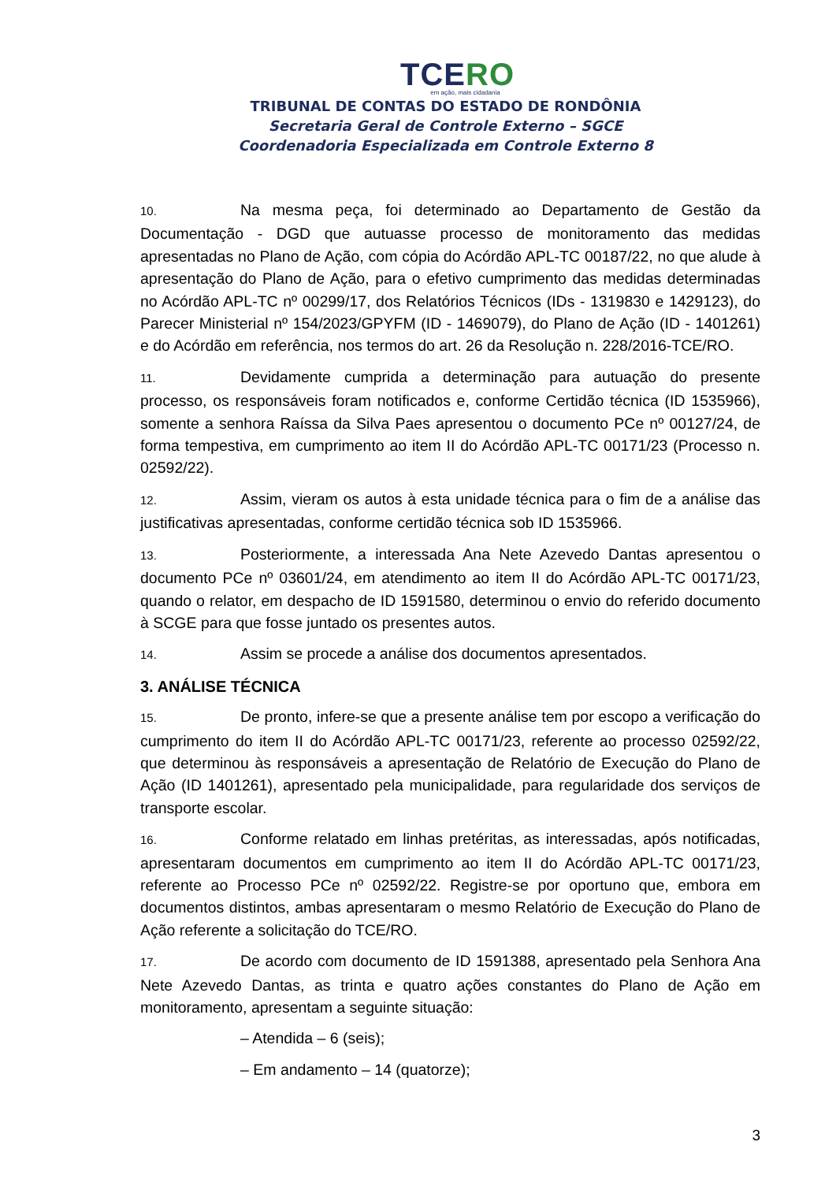TCERO
em ação, mais cidadania
TRIBUNAL DE CONTAS DO ESTADO DE RONDÔNIA
Secretaria Geral de Controle Externo – SGCE
Coordenadoria Especializada em Controle Externo 8
10. Na mesma peça, foi determinado ao Departamento de Gestão da Documentação - DGD que autuasse processo de monitoramento das medidas apresentadas no Plano de Ação, com cópia do Acórdão APL-TC 00187/22, no que alude à apresentação do Plano de Ação, para o efetivo cumprimento das medidas determinadas no Acórdão APL-TC nº 00299/17, dos Relatórios Técnicos (IDs - 1319830 e 1429123), do Parecer Ministerial nº 154/2023/GPYFM (ID - 1469079), do Plano de Ação (ID - 1401261) e do Acórdão em referência, nos termos do art. 26 da Resolução n. 228/2016-TCE/RO.
11. Devidamente cumprida a determinação para autuação do presente processo, os responsáveis foram notificados e, conforme Certidão técnica (ID 1535966), somente a senhora Raíssa da Silva Paes apresentou o documento PCe nº 00127/24, de forma tempestiva, em cumprimento ao item II do Acórdão APL-TC 00171/23 (Processo n. 02592/22).
12. Assim, vieram os autos à esta unidade técnica para o fim de a análise das justificativas apresentadas, conforme certidão técnica sob ID 1535966.
13. Posteriormente, a interessada Ana Nete Azevedo Dantas apresentou o documento PCe nº 03601/24, em atendimento ao item II do Acórdão APL-TC 00171/23, quando o relator, em despacho de ID 1591580, determinou o envio do referido documento à SCGE para que fosse juntado os presentes autos.
14. Assim se procede a análise dos documentos apresentados.
3. ANÁLISE TÉCNICA
15. De pronto, infere-se que a presente análise tem por escopo a verificação do cumprimento do item II do Acórdão APL-TC 00171/23, referente ao processo 02592/22, que determinou às responsáveis a apresentação de Relatório de Execução do Plano de Ação (ID 1401261), apresentado pela municipalidade, para regularidade dos serviços de transporte escolar.
16. Conforme relatado em linhas pretéritas, as interessadas, após notificadas, apresentaram documentos em cumprimento ao item II do Acórdão APL-TC 00171/23, referente ao Processo PCe nº 02592/22. Registre-se por oportuno que, embora em documentos distintos, ambas apresentaram o mesmo Relatório de Execução do Plano de Ação referente a solicitação do TCE/RO.
17. De acordo com documento de ID 1591388, apresentado pela Senhora Ana Nete Azevedo Dantas, as trinta e quatro ações constantes do Plano de Ação em monitoramento, apresentam a seguinte situação:
– Atendida – 6 (seis);
– Em andamento – 14 (quatorze);
3